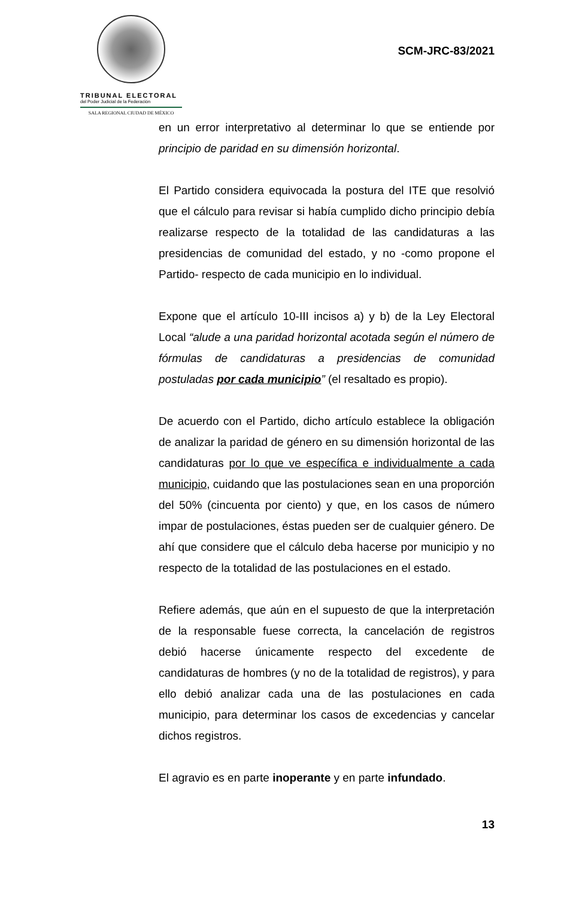TRIBUNAL ELECTORAL
del Poder Judicial de la Federación
SALA REGIONAL CIUDAD DE MÉXICO
SCM-JRC-83/2021
en un error interpretativo al determinar lo que se entiende por principio de paridad en su dimensión horizontal.
El Partido considera equivocada la postura del ITE que resolvió que el cálculo para revisar si había cumplido dicho principio debía realizarse respecto de la totalidad de las candidaturas a las presidencias de comunidad del estado, y no -como propone el Partido- respecto de cada municipio en lo individual.
Expone que el artículo 10-III incisos a) y b) de la Ley Electoral Local “alude a una paridad horizontal acotada según el número de fórmulas de candidaturas a presidencias de comunidad postuladas por cada municipio” (el resaltado es propio).
De acuerdo con el Partido, dicho artículo establece la obligación de analizar la paridad de género en su dimensión horizontal de las candidaturas por lo que ve específica e individualmente a cada municipio, cuidando que las postulaciones sean en una proporción del 50% (cincuenta por ciento) y que, en los casos de número impar de postulaciones, éstas pueden ser de cualquier género. De ahí que considere que el cálculo deba hacerse por municipio y no respecto de la totalidad de las postulaciones en el estado.
Refiere además, que aún en el supuesto de que la interpretación de la responsable fuese correcta, la cancelación de registros debió hacerse únicamente respecto del excedente de candidaturas de hombres (y no de la totalidad de registros), y para ello debió analizar cada una de las postulaciones en cada municipio, para determinar los casos de excedencias y cancelar dichos registros.
El agravio es en parte inoperante y en parte infundado.
13